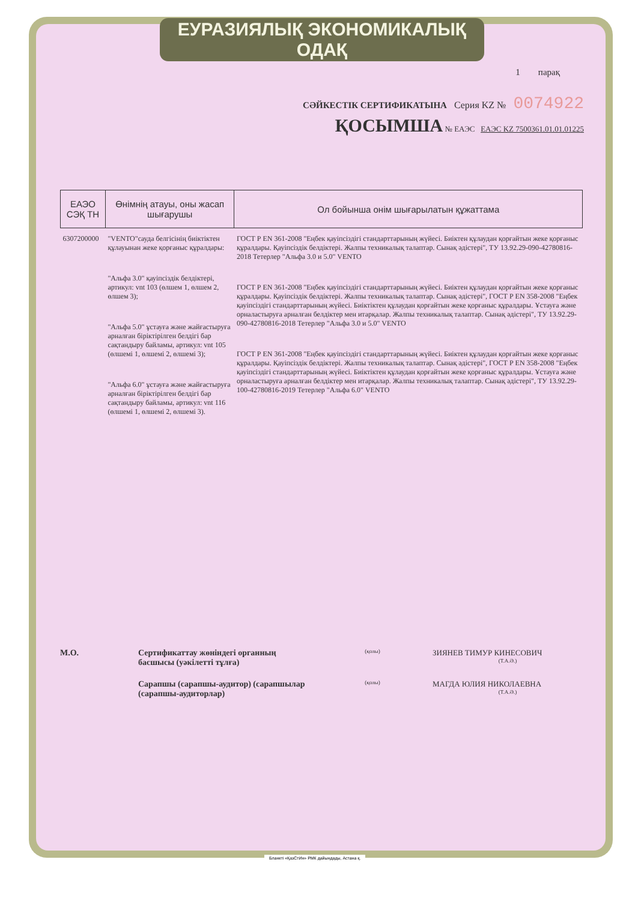ЕУРАЗИЯЛЫҚ ЭКОНОМИКАЛЫҚ ОДАҚ
1 парақ
СӘЙКЕСТІК СЕРТИФИКАТЫНА Серия KZ № 0074922
ҚОСЫМША № ЕАЭС ЕАЭС KZ 7500361.01.01.01225
| ЕАЭО СЭҚ ТН | Өнімнің атауы, оны жасап шығарушы | Ол бойынша онім шығарылатын құжаттама |
| --- | --- | --- |
| 6307200000 | "VENTO"сауда белгісінің биіктіктен құлауынан жеке қорғаныс құралдары: "Альфа 3.0" қауіпсіздік белдіктері, артикул: vnt 103 (өлшем 1, өлшем 2, өлшем 3); "Альфа 5.0" ұстауға және жайғастыруға арналған біріктірілген белдігі бар сақтандыру байламы, артикул: vnt 105 (өлшемі 1, өлшемі 2, өлшемі 3); "Альфа 6.0" ұстауға және жайғастыруға арналған біріктірілген белдігі бар сақтандыру байламы, артикул: vnt 116 (өлшемі 1, өлшемі 2, өлшемі 3). | ГОСТ Р EN 361-2008 "Еңбек қауіпсіздігі стандарттарының жүйесі. Биіктен құлаудан қорғайтын жеке қорғаныс құралдары. Қауіпсіздік белдіктері. Жалпы техникалық талаптар. Сынақ әдістері", ТУ 13.92.29-090-42780816-2018 Тетерлер "Альфа 3.0 и 5.0" VENTO ГОСТ Р EN 361-2008 "Еңбек қауіпсіздігі стандарттарының жүйесі. Биіктен құлаудан қорғайтын жеке қорғаныс құралдары. Қауіпсіздік белдіктері. Жалпы техникалық талаптар. Сынақ әдістері", ГОСТ Р EN 358-2008 "Еңбек қауіпсіздігі стандарттарының жүйесі. Биіктіктен құлаудан қорғайтын жеке қорғаныс құралдары. Ұстауға және орналастыруға арналған белдіктер мен итарқалар. Жалпы техникалық талаптар. Сынақ әдістері", ТУ 13.92.29-090-42780816-2018 Тетерлер "Альфа 3.0 и 5.0" VENTO ГОСТ Р EN 361-2008 "Еңбек қауіпсіздігі стандарттарының жүйесі. Биіктен құлаудан қорғайтын жеке қорғаныс құралдары. Қауіпсіздік белдіктері. Жалпы техникалық талаптар. Сынақ әдістері", ГОСТ Р EN 358-2008 "Еңбек қауіпсіздігі стандарттарының жүйесі. Биіктіктен құлаудан қорғайтын жеке қорғаныс құралдары. Ұстауға және орналастыруға арналған белдіктер мен итарқалар. Жалпы техникалық талаптар. Сынақ әдістері", ТУ 13.92.29-100-42780816-2019 Тетерлер "Альфа 6.0" VENTO |
М.О.
Сертификаттау жөніндегі органның басшысы (уәкілетті тұлға)
(қолы)
ЗИЯНЕВ ТИМУР КИНЕСОВИЧ
(Т.А.Ә.)
Сарапшы (сарапшы-аудитор) (сарапшылар (сарапшы-аудиторлар)
(қолы)
МАГДА ЮЛИЯ НИКОЛАЕВНА
(Т.А.Ә.)
Бланкті «ҚазСтИн» РМК дайындады, Астана қ.